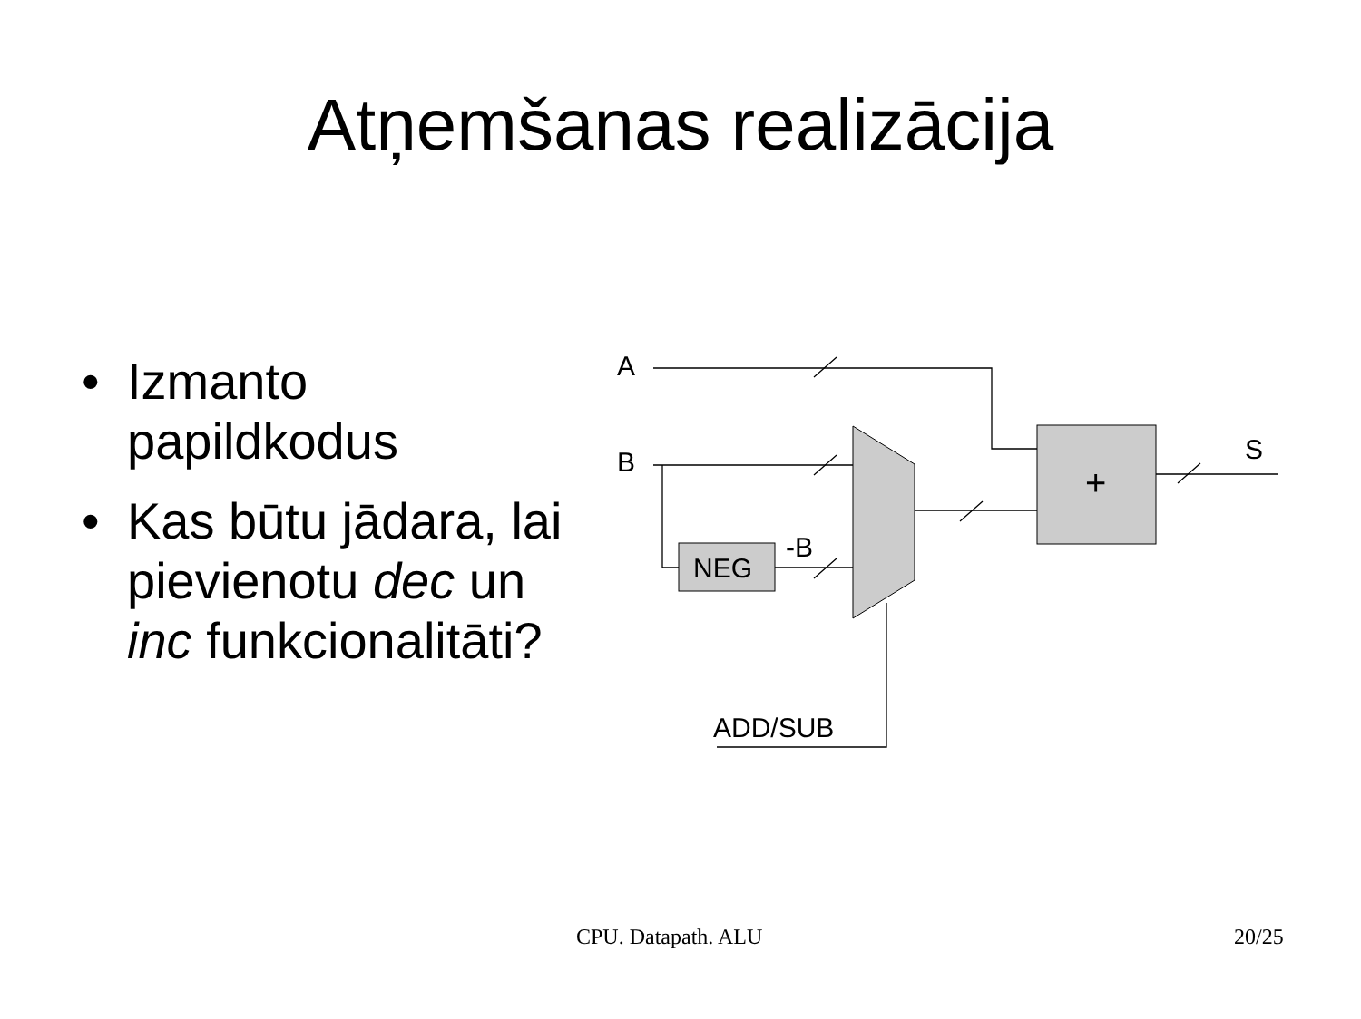Atņemšanas realizācija
• Izmanto papildkodus
• Kas būtu jādara, lai pievienotu dec un inc funkcionalitāti?
A
B
S
+
NEG
-B
ADD/SUB
CPU. Datapath. ALU 20/25